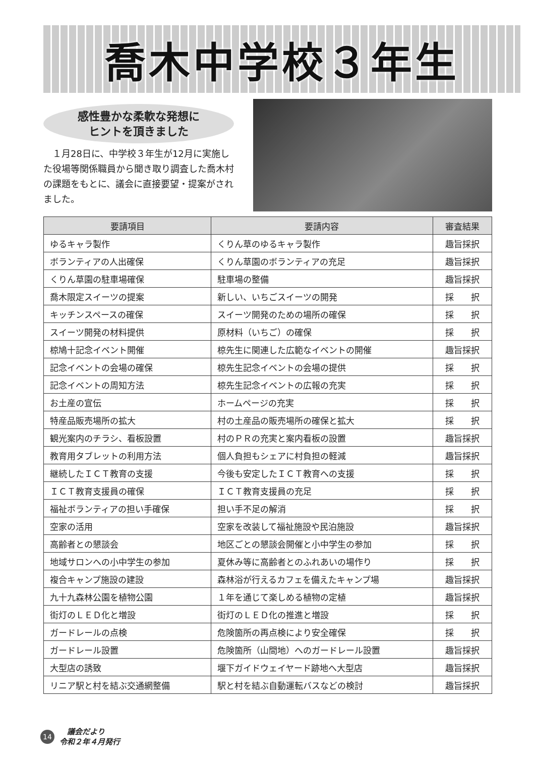喬木中学校３年生
感性豊かな柔軟な発想に
ヒントを頂きました
　１月28日に、中学校３年生が12月に実施した役場等関係職員から聞き取り調査した喬木村の課題をもとに、議会に直接要望・提案がされました。
| 要請項目 | 要請内容 | 審査結果 |
| --- | --- | --- |
| ゆるキャラ製作 | くりん草のゆるキャラ製作 | 趣旨採択 |
| ボランティアの人出確保 | くりん草園のボランティアの充足 | 趣旨採択 |
| くりん草園の駐車場確保 | 駐車場の整備 | 趣旨採択 |
| 喬木限定スイーツの提案 | 新しい、いちごスイーツの開発 | 採 択 |
| キッチンスペースの確保 | スイーツ開発のための場所の確保 | 採 択 |
| スイーツ開発の材料提供 | 原材料（いちご）の確保 | 採 択 |
| 椋鳩十記念イベント開催 | 椋先生に関連した広範なイベントの開催 | 趣旨採択 |
| 記念イベントの会場の確保 | 椋先生記念イベントの会場の提供 | 採 択 |
| 記念イベントの周知方法 | 椋先生記念イベントの広報の充実 | 採 択 |
| お土産の宣伝 | ホームページの充実 | 採 択 |
| 特産品販売場所の拡大 | 村の土産品の販売場所の確保と拡大 | 採 択 |
| 観光案内のチラシ、看板設置 | 村のＰＲの充実と案内看板の設置 | 趣旨採択 |
| 教育用タブレットの利用方法 | 個人負担もシェアに村負担の軽減 | 趣旨採択 |
| 継続したＩＣＴ教育の支援 | 今後も安定したＩＣＴ教育への支援 | 採 択 |
| ＩＣＴ教育支援員の確保 | ＩＣＴ教育支援員の充足 | 採 択 |
| 福祉ボランティアの担い手確保 | 担い手不足の解消 | 採 択 |
| 空家の活用 | 空家を改装して福祉施設や民泊施設 | 趣旨採択 |
| 高齢者との懇談会 | 地区ごとの懇談会開催と小中学生の参加 | 採 択 |
| 地域サロンへの小中学生の参加 | 夏休み等に高齢者とのふれあいの場作り | 採 択 |
| 複合キャンプ施設の建設 | 森林浴が行えるカフェを備えたキャンプ場 | 趣旨採択 |
| 九十九森林公園を植物公園 | １年を通じて楽しめる植物の定植 | 趣旨採択 |
| 街灯のＬＥＤ化と増設 | 街灯のＬＥＤ化の推進と増設 | 採 択 |
| ガードレールの点検 | 危険箇所の再点検により安全確保 | 採 択 |
| ガードレール設置 | 危険箇所（山間地）へのガードレール設置 | 趣旨採択 |
| 大型店の誘致 | 堰下ガイドウェイヤード跡地へ大型店 | 趣旨採択 |
| リニア駅と村を結ぶ交通網整備 | 駅と村を結ぶ自動運転バスなどの検討 | 趣旨採択 |
14
　議会だより
令和２年４月発行